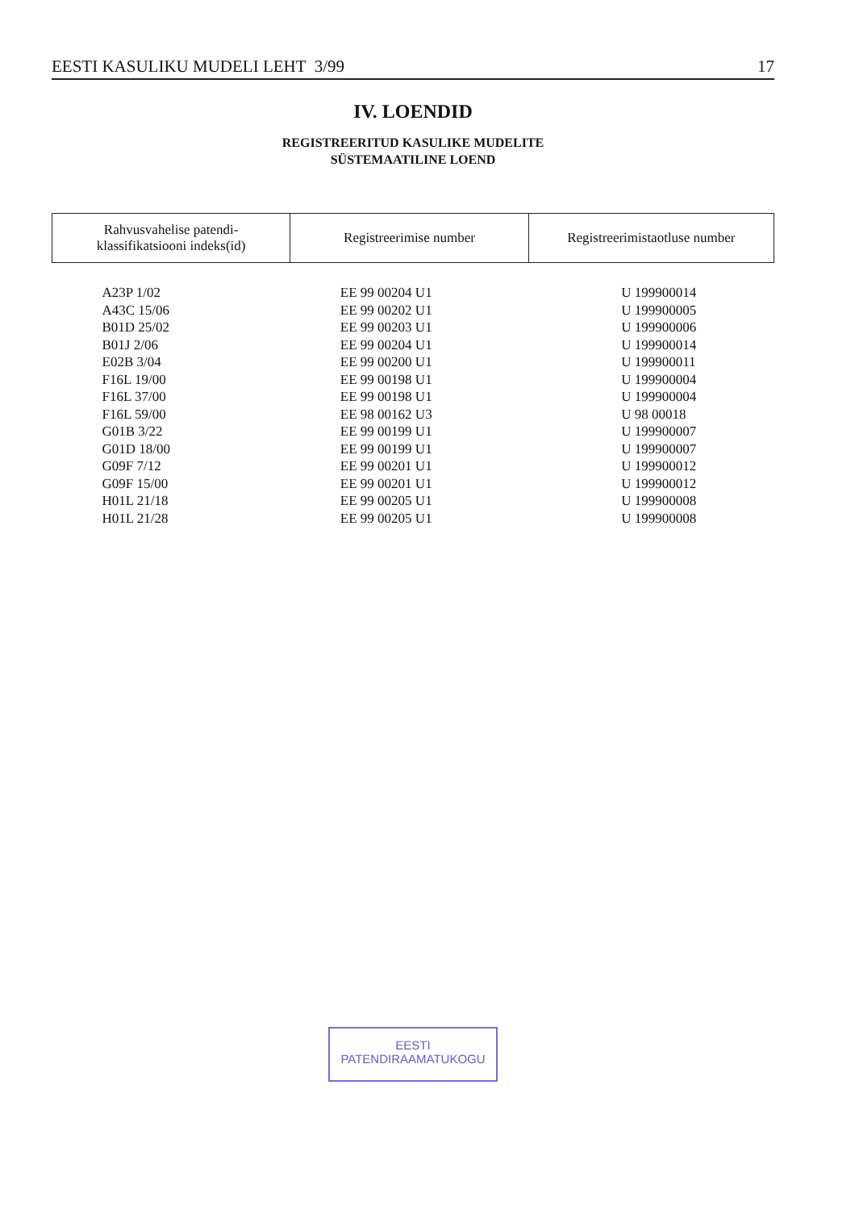EESTI KASULIKU MUDELI LEHT 3/99 17
IV. LOENDID
REGISTREERITUD KASULIKE MUDELITE
SÜSTEMAATILINE LOEND
| Rahvusvahelise patendi- klassifikatsiooni indeks(id) | Registreerimise number | Registreerimistaotluse number |
| --- | --- | --- |
| A23P 1/02 | EE 99 00204 U1 | U 199900014 |
| A43C 15/06 | EE 99 00202 U1 | U 199900005 |
| B01D 25/02 | EE 99 00203 U1 | U 199900006 |
| B01J 2/06 | EE 99 00204 U1 | U 199900014 |
| E02B 3/04 | EE 99 00200 U1 | U 199900011 |
| F16L 19/00 | EE 99 00198 U1 | U 199900004 |
| F16L 37/00 | EE 99 00198 U1 | U 199900004 |
| F16L 59/00 | EE 98 00162 U3 | U 98 00018 |
| G01B 3/22 | EE 99 00199 U1 | U 199900007 |
| G01D 18/00 | EE 99 00199 U1 | U 199900007 |
| G09F 7/12 | EE 99 00201 U1 | U 199900012 |
| G09F 15/00 | EE 99 00201 U1 | U 199900012 |
| H01L 21/18 | EE 99 00205 U1 | U 199900008 |
| H01L 21/28 | EE 99 00205 U1 | U 199900008 |
EESTI
PATENDIRAAMATUKOGU